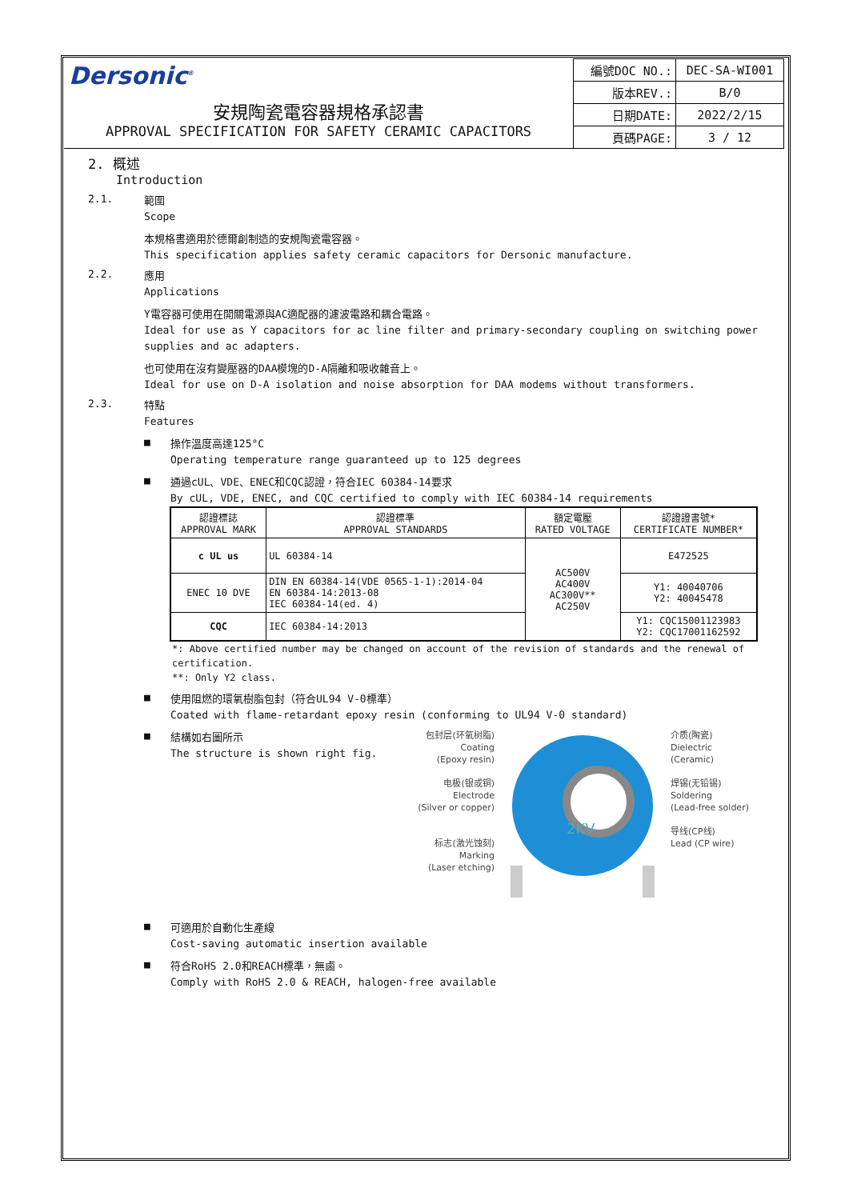Dersonic<sup>®</sup>
安規陶瓷電容器規格承認書
APPROVAL SPECIFICATION FOR SAFETY CERAMIC CAPACITORS
| 編號DOC NO.: | DEC-SA-WI001 |
| 版本REV.: | B/0 |
| 日期DATE: | 2022/2/15 |
| 頁碼PAGE: | 3 / 12 |
2. 概述
Introduction
2.1.
範圍
Scope
本規格書適用於德爾創制造的安規陶瓷電容器。
This specification applies safety ceramic capacitors for Dersonic manufacture.
2.2.
應用
Applications
Y電容器可使用在開關電源與AC適配器的濾波電路和耦合電路。
Ideal for use as Y capacitors for ac line filter and primary-secondary coupling on switching power supplies and ac adapters.
也可使用在沒有變壓器的DAA模塊的D-A隔離和吸收雜音上。
Ideal for use on D-A isolation and noise absorption for DAA modems without transformers.
2.3.
特點
Features
■
操作溫度高達125°C
Operating temperature range guaranteed up to 125 degrees
■
通過cUL、VDE、ENEC和CQC認證，符合IEC 60384-14要求
By cUL, VDE, ENEC, and CQC certified to comply with IEC 60384-14 requirements
| 認證標誌 APPROVAL MARK | 認證標準 APPROVAL STANDARDS | 額定電壓 RATED VOLTAGE | 認證證書號* CERTIFICATE NUMBER* |
| --- | --- | --- | --- |
| c UL us | UL 60384-14 | AC500V AC400V AC300V** AC250V | E472525 |
| ENEC 10 DVE | DIN EN 60384-14(VDE 0565-1-1):2014-04 EN 60384-14:2013-08 IEC 60384-14(ed. 4) | | Y1: 40040706 Y2: 40045478 |
| CQC | IEC 60384-14:2013 | | Y1: CQC15001123983 Y2: CQC17001162592 |
*: Above certified number may be changed on account of the revision of standards and the renewal of certification.
**: Only Y2 class.
■
使用阻燃的環氧樹脂包封（符合UL94 V-0標準）
Coated with flame-retardant epoxy resin (conforming to UL94 V-0 standard)
■
結構如右圖所示
The structure is shown right fig.
包封层(环氧树脂)
Coating
(Epoxy resin)
电极(银或铜)
Electrode
(Silver or copper)
标志(激光蚀刻)
Marking
(Laser etching)
2KV
介质(陶瓷)
Dielectric
(Ceramic)
焊锡(无铅锡)
Soldering
(Lead-free solder)
导线(CP线)
Lead (CP wire)
■
可適用於自動化生產線
Cost-saving automatic insertion available
■
符合RoHS 2.0和REACH標準，無鹵。
Comply with RoHS 2.0 & REACH, halogen-free available